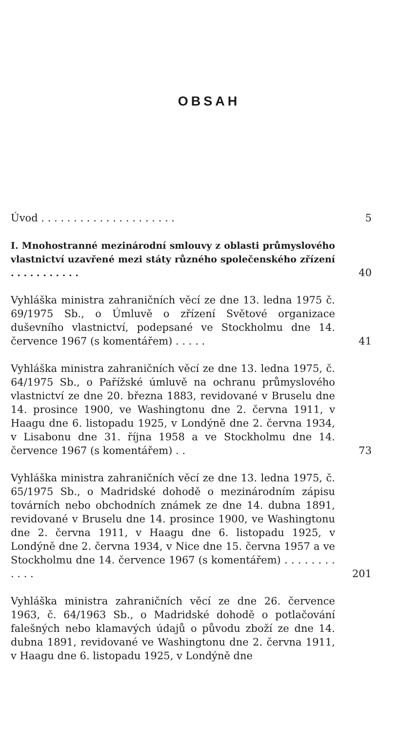OBSAH
Úvod . . . . . . . . . . . . . . . . . . . . .
5
I. Mnohostranné mezinárodní smlouvy z oblasti průmyslového vlastnictví uzavřené mezi státy různého společenského zřízení . . . . . . . . . . .
40
Vyhláška ministra zahraničních věcí ze dne 13. ledna 1975 č. 69/1975 Sb., o Úmluvě o zřízení Světové organizace duševního vlastnictví, podepsané ve Stockholmu dne 14. července 1967 (s komentářem) . . . . .
41
Vyhláška ministra zahraničních věcí ze dne 13. ledna 1975, č. 64/1975 Sb., o Pařížské úmluvě na ochranu průmyslového vlastnictví ze dne 20. března 1883, revidované v Bruselu dne 14. prosince 1900, ve Washingtonu dne 2. června 1911, v Haagu dne 6. listopadu 1925, v Londýně dne 2. června 1934, v Lisabonu dne 31. října 1958 a ve Stockholmu dne 14. července 1967 (s komentářem) . .
73
Vyhláška ministra zahraničních věcí ze dne 13. ledna 1975, č. 65/1975 Sb., o Madridské dohodě o mezinárodním zápisu továrních nebo obchodních známek ze dne 14. dubna 1891, revidované v Bruselu dne 14. prosince 1900, ve Washingtonu dne 2. června 1911, v Haagu dne 6. listopadu 1925, v Londýně dne 2. června 1934, v Nice dne 15. června 1957 a ve Stockholmu dne 14. července 1967 (s komentářem) . . . . . . . . . . . .
201
Vyhláška ministra zahraničních věcí ze dne 26. července 1963, č. 64/1963 Sb., o Madridské dohodě o potlačování falešných nebo klamavých údajů o původu zboží ze dne 14. dubna 1891, revidované ve Washingtonu dne 2. června 1911, v Haagu dne 6. listopadu 1925, v Londýně dne